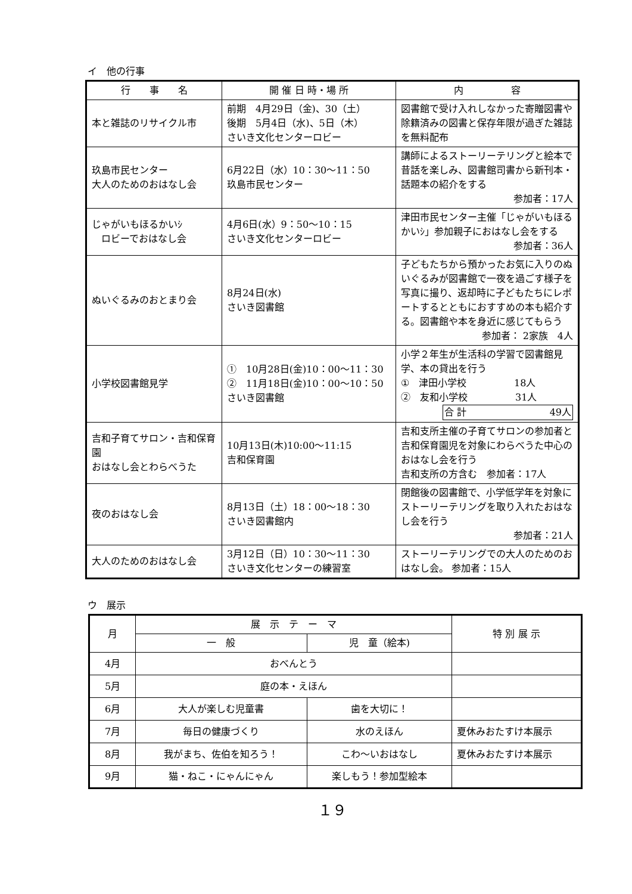イ　他の行事
| 行 事 名 | 開 催 日 時・場 所 | 内 容 |
| --- | --- | --- |
| 本と雑誌のリサイクル市 | 前期 4月29日（金)、30（土） 後期 5月4日（水)、5日（木） さいき文化センターロビー | 図書館で受け入れしなかった寄贈図書や除籍済みの図書と保存年限が過ぎた雑誌を無料配布 |
| 玖島市民センター 大人のためのおはなし会 | 6月22日（水）10：30～11：50 玖島市民センター | 講師によるストーリーテリングと絵本で昔話を楽しみ、図書館司書から新刊本・話題本の紹介をする 参加者：17人 |
| じゃがいもほるかいｼ ロビーでおはなし会 | 4月6日(水）9：50～10：15 さいき文化センターロビー | 津田市民センター主催「じゃがいもほるかいｼ」参加親子におはなし会をする 参加者：36人 |
| ぬいぐるみのおとまり会 | 8月24日(水) さいき図書館 | 子どもたちから預かったお気に入りのぬいぐるみが図書館で一夜を過ごす様子を写真に撮り、返却時に子どもたちにレポートするとともにおすすめの本も紹介する。図書館や本を身近に感じてもらう 参加者： 2家族 4人 |
| 小学校図書館見学 | ① 10月28日(金)10：00～11：30 ② 11月18日(金)10：00～10：50 さいき図書館 | 小学２年生が生活科の学習で図書館見学、本の貸出を行う ① 津田小学校 18人 ② 友和小学校 31人 合 計 49人 |
| 吉和子育てサロン・吉和保育園 おはなし会とわらべうた | 10月13日(木)10:00～11:15 吉和保育園 | 吉和支所主催の子育てサロンの参加者と吉和保育園児を対象にわらべうた中心のおはなし会を行う 吉和支所の方含む 参加者：17人 |
| 夜のおはなし会 | 8月13日（土）18：00～18：30 さいき図書館内 | 閉館後の図書館で、小学低学年を対象にストーリーテリングを取り入れたおはなし会を行う 参加者：21人 |
| 大人のためのおはなし会 | 3月12日（日）10：30～11：30 さいき文化センターの練習室 | ストーリーテリングでの大人のためのおはなし会。 参加者：15人 |
ウ　展示
| 月 | 展 示 テ ー マ | | 特 別 展 示 |
| --- | --- | --- | --- |
| | 一 般 | 児 童（絵本) | |
| 4月 | おべんとう | | |
| 5月 | 庭の本・えほん | | |
| 6月 | 大人が楽しむ児童書 | 歯を大切に！ | |
| 7月 | 毎日の健康づくり | 水のえほん | 夏休みおたすけ本展示 |
| 8月 | 我がまち、佐伯を知ろう！ | こわ～いおはなし | 夏休みおたすけ本展示 |
| 9月 | 猫・ねこ・にゃんにゃん | 楽しもう！参加型絵本 | |
１９